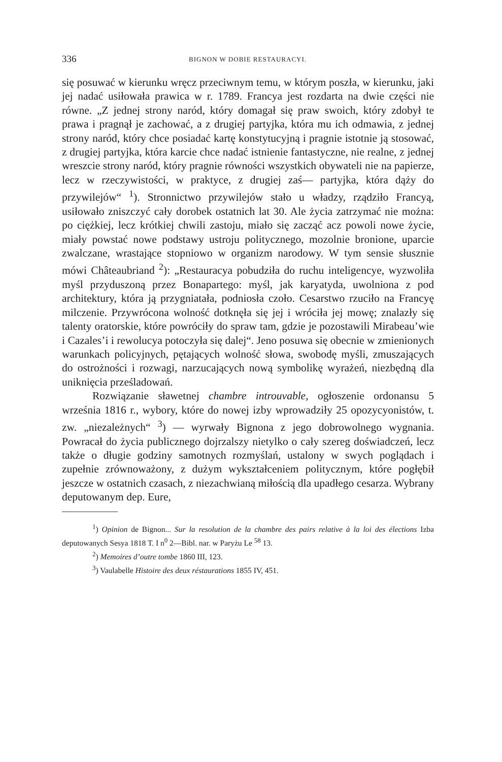336 BIGNON W DOBIE RESTAURACYI.
się posuwać w kierunku wręcz przeciwnym temu, w którym poszła, w kierunku, jaki jej nadać usiłowała prawica w r. 1789. Francya jest rozdarta na dwie części nie równe. „Z jednej strony naród, który domagał się praw swoich, który zdobył te prawa i pragnął je zachować, a z drugiej partyjka, która mu ich odmawia, z jednej strony naród, który chce posiadać kartę konstytucyjną i pragnie istotnie ją stosować, z drugiej partyjka, która karcie chce nadać istnienie fantastyczne, nie realne, z jednej wreszcie strony naród, który pragnie równości wszystkich obywateli nie na papierze, lecz w rzeczywistości, w praktyce, z drugiej zaś— partyjka, która dąży do przywilejów“ <sup>1</sup>). Stronnictwo przywilejów stało u władzy, rządziło Francyą, usiłowało zniszczyć cały dorobek ostatnich lat 30. Ale życia zatrzymać nie można: po ciężkiej, lecz krótkiej chwili zastoju, miało się zacząć acz powoli nowe życie, miały powstać nowe podstawy ustroju politycznego, mozolnie bronione, uparcie zwalczane, wrastające stopniowo w organizm narodowy. W tym sensie słusznie mówi Châteaubriand <sup>2</sup>): „Restauracya pobudziła do ruchu inteligencye, wyzwoliła myśl przyduszoną przez Bonapartego: myśl, jak karyatyda, uwolniona z pod architektury, która ją przygniatała, podniosła czoło. Cesarstwo rzuciło na Francyę milczenie. Przywrócona wolność dotknęła się jej i wróciła jej mowę; znalazły się talenty oratorskie, które powróciły do spraw tam, gdzie je pozostawili Mirabeau’wie i Cazales’i i rewolucya potoczyła się dalej“. Jeno posuwa się obecnie w zmienionych warunkach policyjnych, pętających wolność słowa, swobodę myśli, zmuszających do ostrożności i rozwagi, narzucających nową symbolikę wyrażeń, niezbędną dla uniknięcia prześladowań.
Rozwiązanie sławetnej chambre introuvable, ogłoszenie ordonansu 5 września 1816 r., wybory, które do nowej izby wprowadziły 25 opozycyonistów, t. zw. „niezależnych“ <sup>3</sup>) — wyrwały Bignona z jego dobrowolnego wygnania. Powracał do życia publicznego dojrzalszy nietylko o cały szereg doświadczeń, lecz także o długie godziny samotnych rozmyślań, ustalony w swych poglądach i zupełnie zrównoważony, z dużym wykształceniem politycznym, które pogłębił jeszcze w ostatnich czasach, z niezachwianą miłością dla upadłego cesarza. Wybrany deputowanym dep. Eure,
<sup>1</sup>) Opinion de Bignon... Sur la resolution de la chambre des pairs relative à la loi des élections Izba deputowanych Sesya 1818 T. I n<sup>0</sup> 2—Bibl. nar. w Paryżu Le <sup>58</sup> 13.
<sup>2</sup>) Memoires d’outre tombe 1860 III, 123.
<sup>3</sup>) Vaulabelle Histoire des deux réstaurations 1855 IV, 451.